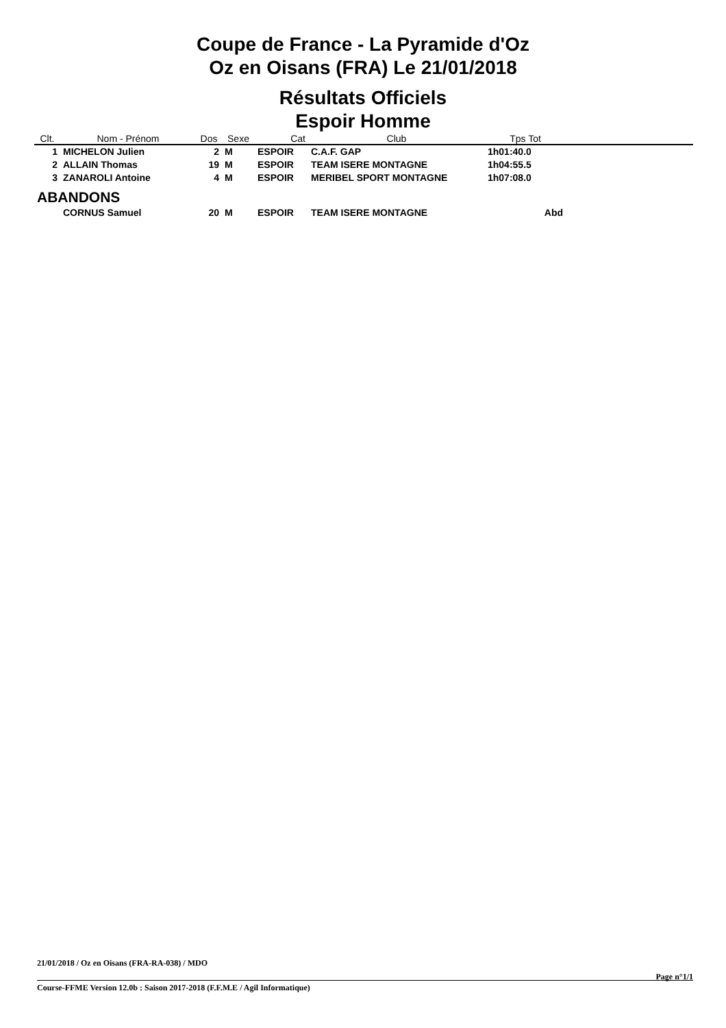Coupe de France - La Pyramide d'Oz
Oz en Oisans (FRA) Le 21/01/2018
Résultats Officiels
Espoir Homme
| Clt. | Nom - Prénom | Dos | Sexe | Cat | Club | Tps Tot | |
| --- | --- | --- | --- | --- | --- | --- | --- |
| 1 | MICHELON Julien | 2 | M | ESPOIR | C.A.F. GAP | 1h01:40.0 | |
| 2 | ALLAIN Thomas | 19 | M | ESPOIR | TEAM ISERE MONTAGNE | 1h04:55.5 | |
| 3 | ZANAROLI Antoine | 4 | M | ESPOIR | MERIBEL SPORT MONTAGNE | 1h07:08.0 | |
| ABANDONS | | | | | | | |
| | CORNUS Samuel | 20 | M | ESPOIR | TEAM ISERE MONTAGNE | Abd | |
21/01/2018 / Oz en Oisans (FRA-RA-038) / MDO
Page n°1/1
Course-FFME Version 12.0b : Saison 2017-2018 (F.F.M.E / Agil Informatique)